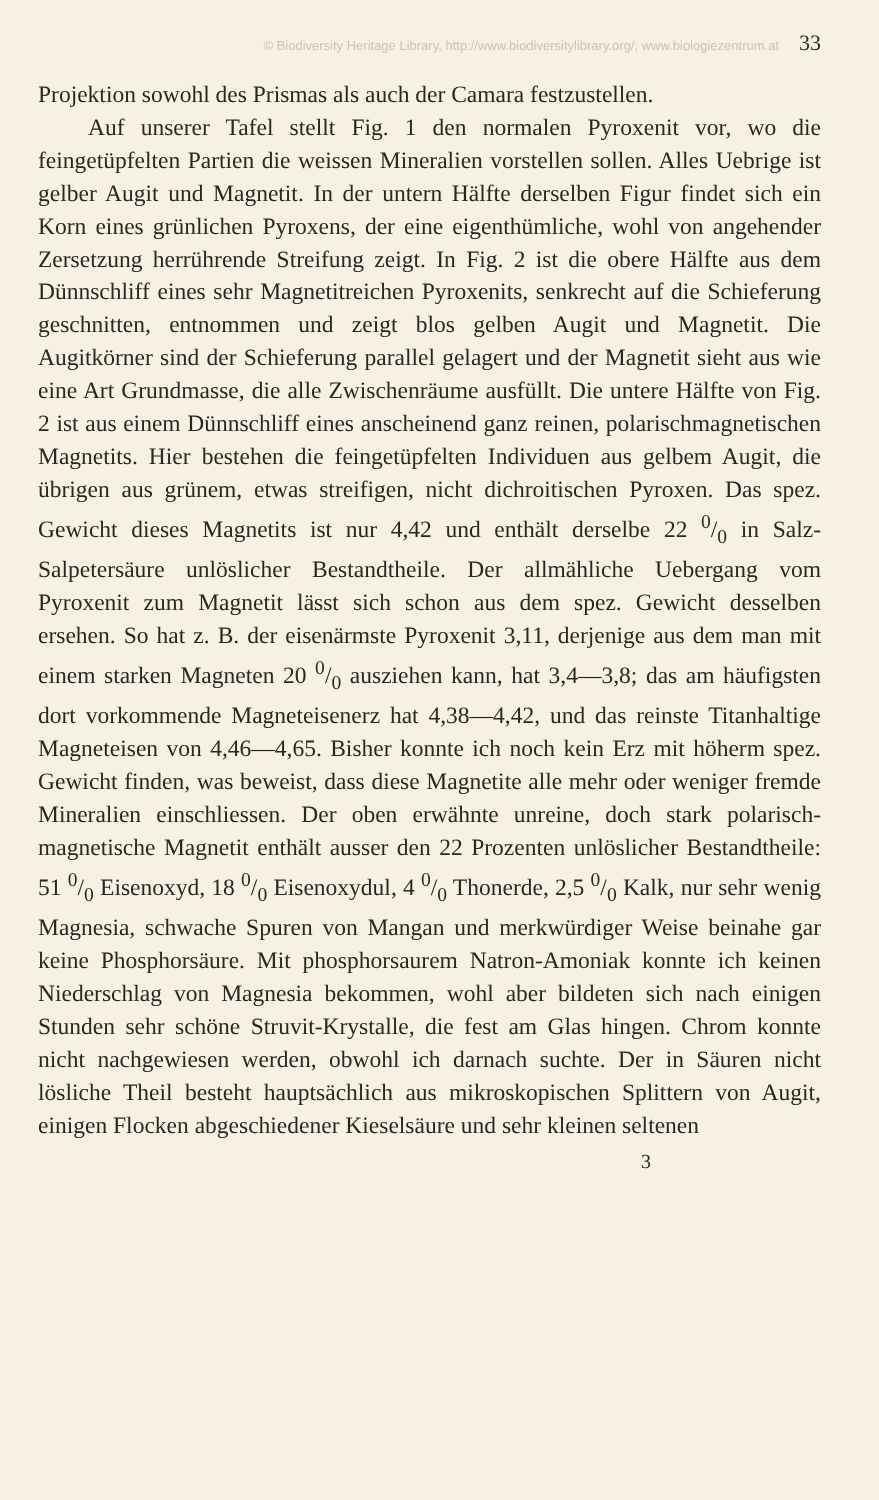© Biodiversity Heritage Library, http://www.biodiversitylibrary.org/; www.biologiezentrum.at 33
Projektion sowohl des Prismas als auch der Camara festzustellen.
Auf unserer Tafel stellt Fig. 1 den normalen Pyroxenit vor, wo die feingetüpfelten Partien die weissen Mineralien vorstellen sollen. Alles Uebrige ist gelber Augit und Magnetit. In der untern Hälfte derselben Figur findet sich ein Korn eines grünlichen Pyroxens, der eine eigenthümliche, wohl von angehender Zersetzung herrührende Streifung zeigt. In Fig. 2 ist die obere Hälfte aus dem Dünnschliff eines sehr Magnetitreichen Pyroxenits, senkrecht auf die Schieferung geschnitten, entnommen und zeigt blos gelben Augit und Magnetit. Die Augitkörner sind der Schieferung parallel gelagert und der Magnetit sieht aus wie eine Art Grundmasse, die alle Zwischenräume ausfüllt. Die untere Hälfte von Fig. 2 ist aus einem Dünnschliff eines anscheinend ganz reinen, polarischmagnetischen Magnetits. Hier bestehen die feingetüpfelten Individuen aus gelbem Augit, die übrigen aus grünem, etwas streifigen, nicht dichroitischen Pyroxen. Das spez. Gewicht dieses Magnetits ist nur 4,42 und enthält derselbe 22 0/0 in Salz-Salpetersäure unlöslicher Bestandtheile. Der allmähliche Uebergang vom Pyroxenit zum Magnetit lässt sich schon aus dem spez. Gewicht desselben ersehen. So hat z. B. der eisenärmste Pyroxenit 3,11, derjenige aus dem man mit einem starken Magneten 20 0/0 ausziehen kann, hat 3,4—3,8; das am häufigsten dort vorkommende Magneteisenerz hat 4,38—4,42, und das reinste Titanhaltige Magneteisen von 4,46—4,65. Bisher konnte ich noch kein Erz mit höherm spez. Gewicht finden, was beweist, dass diese Magnetite alle mehr oder weniger fremde Mineralien einschliessen. Der oben erwähnte unreine, doch stark polarisch-magnetische Magnetit enthält ausser den 22 Prozenten unlöslicher Bestandtheile: 51 0/0 Eisenoxyd, 18 0/0 Eisenoxydul, 4 0/0 Thonerde, 2,5 0/0 Kalk, nur sehr wenig Magnesia, schwache Spuren von Mangan und merkwürdiger Weise beinahe gar keine Phosphorsäure. Mit phosphorsaurem Natron-Amoniak konnte ich keinen Niederschlag von Magnesia bekommen, wohl aber bildeten sich nach einigen Stunden sehr schöne Struvit-Krystalle, die fest am Glas hingen. Chrom konnte nicht nachgewiesen werden, obwohl ich darnach suchte. Der in Säuren nicht lösliche Theil besteht hauptsächlich aus mikroskopischen Splittern von Augit, einigen Flocken abgeschiedener Kieselsäure und sehr kleinen seltenen
3